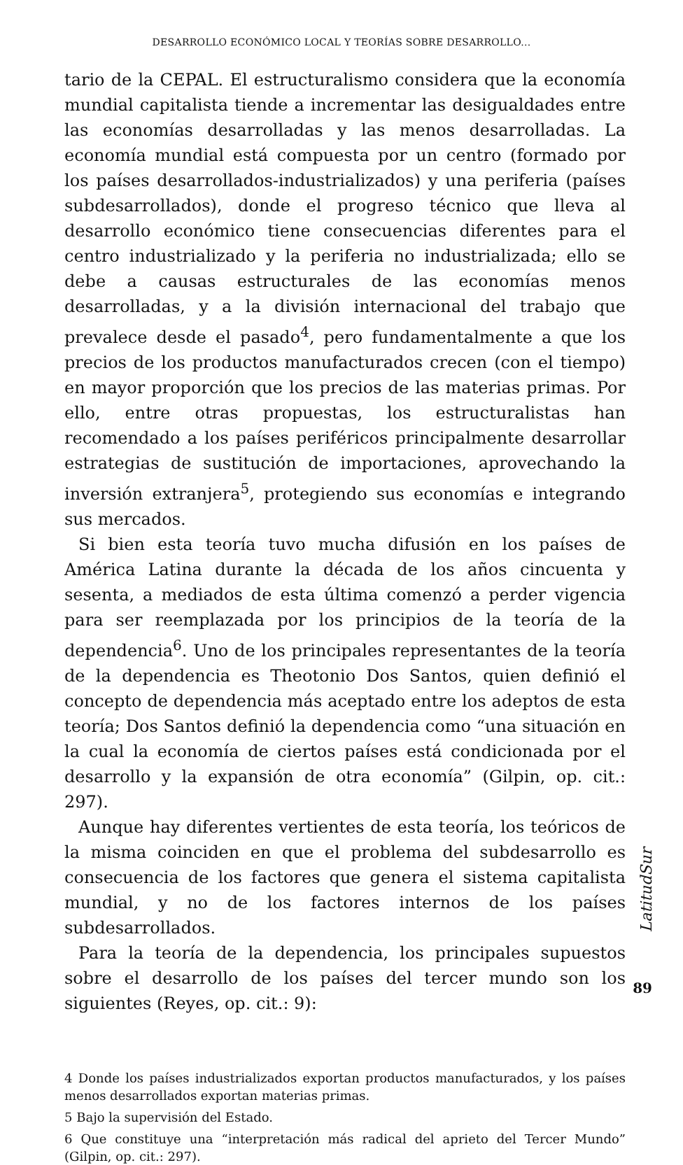DESARROLLO ECONÓMICO LOCAL Y TEORÍAS SOBRE DESARROLLO...
tario de la CEPAL. El estructuralismo considera que la economía mundial capitalista tiende a incrementar las desigualdades entre las economías desarrolladas y las menos desarrolladas. La economía mundial está compuesta por un centro (formado por los países desarrollados-industrializados) y una periferia (países subdesarrollados), donde el progreso técnico que lleva al desarrollo económico tiene consecuencias diferentes para el centro industrializado y la periferia no industrializada; ello se debe a causas estructurales de las economías menos desarrolladas, y a la división internacional del trabajo que prevalece desde el pasado<sup>4</sup>, pero fundamentalmente a que los precios de los productos manufacturados crecen (con el tiempo) en mayor proporción que los precios de las materias primas. Por ello, entre otras propuestas, los estructuralistas han recomendado a los países periféricos principalmente desarrollar estrategias de sustitución de importaciones, aprovechando la inversión extranjera<sup>5</sup>, protegiendo sus economías e integrando sus mercados.
Si bien esta teoría tuvo mucha difusión en los países de América Latina durante la década de los años cincuenta y sesenta, a mediados de esta última comenzó a perder vigencia para ser reemplazada por los principios de la teoría de la dependencia<sup>6</sup>. Uno de los principales representantes de la teoría de la dependencia es Theotonio Dos Santos, quien definió el concepto de dependencia más aceptado entre los adeptos de esta teoría; Dos Santos definió la dependencia como “una situación en la cual la economía de ciertos países está condicionada por el desarrollo y la expansión de otra economía” (Gilpin, op. cit.: 297).
Aunque hay diferentes vertientes de esta teoría, los teóricos de la misma coinciden en que el problema del subdesarrollo es consecuencia de los factores que genera el sistema capitalista mundial, y no de los factores internos de los países subdesarrollados.
Para la teoría de la dependencia, los principales supuestos sobre el desarrollo de los países del tercer mundo son los siguientes (Reyes, op. cit.: 9):
4 Donde los países industrializados exportan productos manufacturados, y los países menos desarrollados exportan materias primas.
5 Bajo la supervisión del Estado.
6 Que constituye una “interpretación más radical del aprieto del Tercer Mundo” (Gilpin, op. cit.: 297).
LatitudSur
89